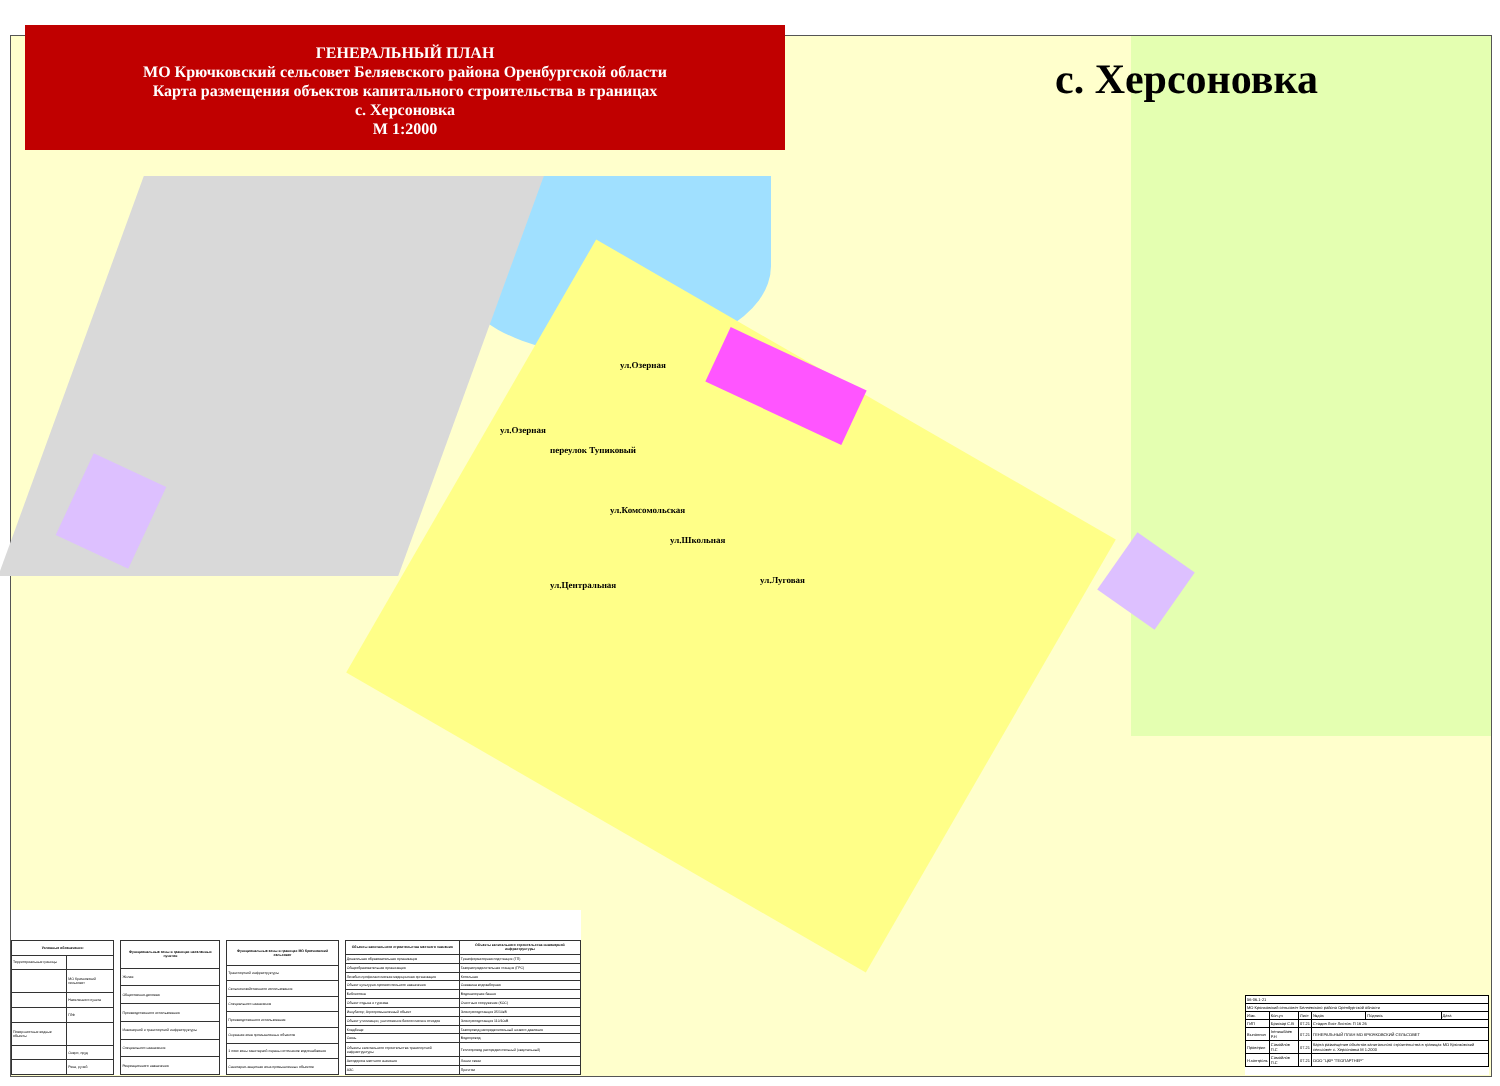ГЕНЕРАЛЬНЫЙ ПЛАН
МО Крючковский сельсовет Беляевского района Оренбургской области
Карта размещения объектов капитального строительства в границах
с. Херсоновка
М 1:2000
с. Херсоновка
ул.Озерная
ул.Озерная
переулок Тупиковый
ул.Комсомольская
ул.Школьная
ул.Луговая
ул.Центральная
| Условные обозначения: | |
| --- | --- |
| Территориальные границы | |
| | МО Крючковский сельсовет |
| | Населенного пункта |
| | ГЛФ |
| Поверхностные водные объекты | |
| | Озеро, пруд |
| | Река, ручей |
| Функциональные зоны в границах населенных пунктов |
| --- |
| Жилая |
| Общественно-деловая |
| Производственного использования |
| Инженерной и транспортной инфраструктуры |
| Специального назначения |
| Рекреационного назначения |
| Функциональные зоны в границах МО Крючковский сельсовет |
| --- |
| Транспортной инфраструктуры |
| Сельскохозяйственного использования |
| Специального назначения |
| Производственного использования |
| Охранная зона промышленных объектов |
| 1 пояс зоны санитарной охраны источников водоснабжения |
| Санитарно-защитная зона промышленных объектов |
| Объекты капитального строительства местного значения | Объекты капитального строительства инженерной инфраструктуры |
| --- | --- |
| Дошкольная образовательная организация | Трансформаторная подстанция (ТП) |
| Общеобразовательная организация | Газораспределительная станция (ГРС) |
| Лечебно-профилактическая медицинская организация | Котельная |
| Объект культурно-просветительного назначения | Скважина водозаборная |
| Библиотека | Водонапорная башня |
| Объект отдыха и туризма | Очистные сооружения (КОС) |
| Инкубатор; Агропромышленный объект | Электроподстанция 35/10кВ |
| Объект утилизации, уничтожения биологических отходов | Электроподстанция 110/10кВ |
| Кладбище | Газопровод распределительный низкого давления |
| Связь | Водопровод |
| Объекты капитального строительства транспортной инфраструктуры | Теплопровод распределительный (квартальный) |
| Автодорога местного значения | Линии связи |
| АЗС | Причтом |
| 56-06.1-21 | | | | | |
| МО Крючковский сельсовет Беляевского района Оренбургской области | | | | | |
| Изм. | Кол.уч | Лист | №док | Подпись | Дата |
| ГИП | Брискар С.В | 07.21 | Стадия Лист Листов: П 16 26 | | |
| Выполнил | Ігенишбаев Р.Н | 07.21 | ГЕНЕРАЛЬНЫЙ ПЛАН МО КРЮЧКОВСКИЙ СЕЛЬСОВЕТ | | |
| Проверил | Самойлов П.С | 07.21 | Карта размещения объектов капитального строительства в границах МО Крючковский сельсовет с. Херсоновка М 1:2000 | | |
| Н.контроль | Самойлов П.С | 07.21 | ООО "ЦКР "ГЕОПАРТНЕР" | | |